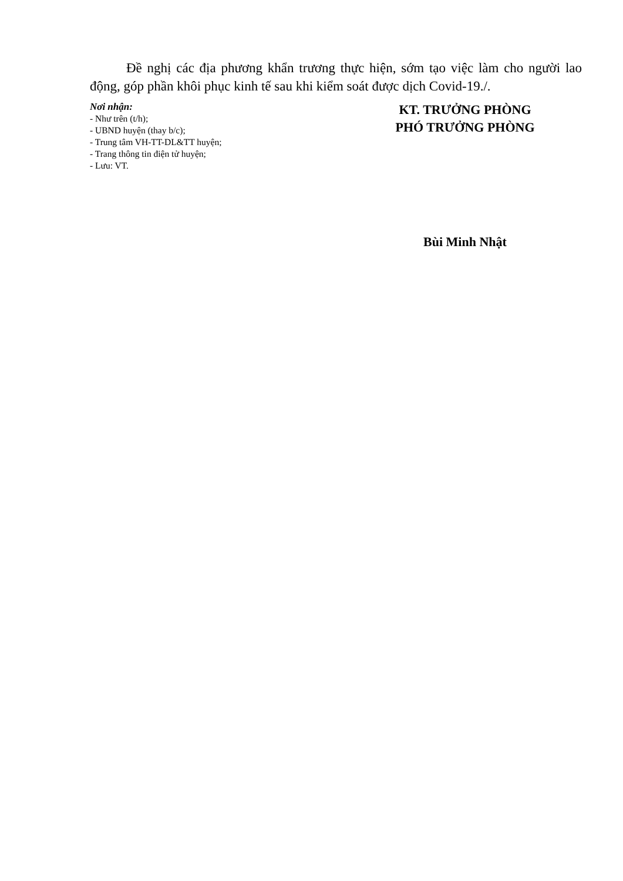Đề nghị các địa phương khẩn trương thực hiện, sớm tạo việc làm cho người lao động, góp phần khôi phục kinh tế sau khi kiểm soát được dịch Covid-19./.
Nơi nhận:
- Như trên (t/h);
- UBND huyện (thay b/c);
- Trung tâm VH-TT-DL&TT huyện;
- Trang thông tin điện tử huyện;
- Lưu: VT.
KT. TRƯỞNG PHÒNG
PHÓ TRƯỞNG PHÒNG
Bùi Minh Nhật